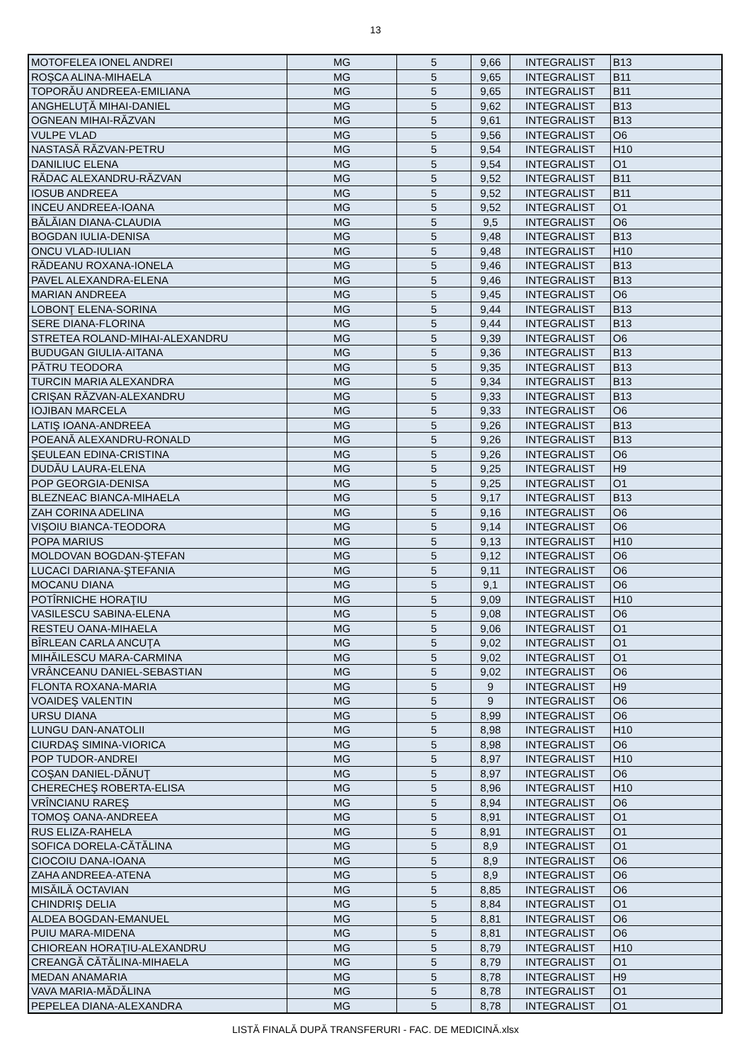13
| MOTOFELEA IONEL ANDREI | MG | 5 | 9,66 | INTEGRALIST | B13 |
| ROŞCA ALINA-MIHAELA | MG | 5 | 9,65 | INTEGRALIST | B11 |
| TOPORĂU ANDREEA-EMILIANA | MG | 5 | 9,65 | INTEGRALIST | B11 |
| ANGHELUŢĂ MIHAI-DANIEL | MG | 5 | 9,62 | INTEGRALIST | B13 |
| OGNEAN MIHAI-RĂZVAN | MG | 5 | 9,61 | INTEGRALIST | B13 |
| VULPE VLAD | MG | 5 | 9,56 | INTEGRALIST | O6 |
| NASTASĂ RĂZVAN-PETRU | MG | 5 | 9,54 | INTEGRALIST | H10 |
| DANILIUC ELENA | MG | 5 | 9,54 | INTEGRALIST | O1 |
| RĂDAC ALEXANDRU-RĂZVAN | MG | 5 | 9,52 | INTEGRALIST | B11 |
| IOSUB ANDREEA | MG | 5 | 9,52 | INTEGRALIST | B11 |
| INCEU ANDREEA-IOANA | MG | 5 | 9,52 | INTEGRALIST | O1 |
| BĂLĂIAN DIANA-CLAUDIA | MG | 5 | 9,5 | INTEGRALIST | O6 |
| BOGDAN IULIA-DENISA | MG | 5 | 9,48 | INTEGRALIST | B13 |
| ONCU VLAD-IULIAN | MG | 5 | 9,48 | INTEGRALIST | H10 |
| RĂDEANU ROXANA-IONELA | MG | 5 | 9,46 | INTEGRALIST | B13 |
| PAVEL ALEXANDRA-ELENA | MG | 5 | 9,46 | INTEGRALIST | B13 |
| MARIAN ANDREEA | MG | 5 | 9,45 | INTEGRALIST | O6 |
| LOBONŢ ELENA-SORINA | MG | 5 | 9,44 | INTEGRALIST | B13 |
| SERE DIANA-FLORINA | MG | 5 | 9,44 | INTEGRALIST | B13 |
| STRETEA ROLAND-MIHAI-ALEXANDRU | MG | 5 | 9,39 | INTEGRALIST | O6 |
| BUDUGAN GIULIA-AITANA | MG | 5 | 9,36 | INTEGRALIST | B13 |
| PĂTRU TEODORA | MG | 5 | 9,35 | INTEGRALIST | B13 |
| TURCIN MARIA ALEXANDRA | MG | 5 | 9,34 | INTEGRALIST | B13 |
| CRIŞAN RĂZVAN-ALEXANDRU | MG | 5 | 9,33 | INTEGRALIST | B13 |
| IOJIBAN MARCELA | MG | 5 | 9,33 | INTEGRALIST | O6 |
| LATIŞ IOANA-ANDREEA | MG | 5 | 9,26 | INTEGRALIST | B13 |
| POEANĂ ALEXANDRU-RONALD | MG | 5 | 9,26 | INTEGRALIST | B13 |
| ŞEULEAN EDINA-CRISTINA | MG | 5 | 9,26 | INTEGRALIST | O6 |
| DUDĂU LAURA-ELENA | MG | 5 | 9,25 | INTEGRALIST | H9 |
| POP GEORGIA-DENISA | MG | 5 | 9,25 | INTEGRALIST | O1 |
| BLEZNEAC BIANCA-MIHAELA | MG | 5 | 9,17 | INTEGRALIST | B13 |
| ZAH CORINA ADELINA | MG | 5 | 9,16 | INTEGRALIST | O6 |
| VIŞOIU BIANCA-TEODORA | MG | 5 | 9,14 | INTEGRALIST | O6 |
| POPA MARIUS | MG | 5 | 9,13 | INTEGRALIST | H10 |
| MOLDOVAN BOGDAN-ŞTEFAN | MG | 5 | 9,12 | INTEGRALIST | O6 |
| LUCACI DARIANA-ŞTEFANIA | MG | 5 | 9,11 | INTEGRALIST | O6 |
| MOCANU DIANA | MG | 5 | 9,1 | INTEGRALIST | O6 |
| POTÎRNICHE HORAŢIU | MG | 5 | 9,09 | INTEGRALIST | H10 |
| VASILESCU SABINA-ELENA | MG | 5 | 9,08 | INTEGRALIST | O6 |
| RESTEU OANA-MIHAELA | MG | 5 | 9,06 | INTEGRALIST | O1 |
| BÎRLEAN CARLA ANCUŢA | MG | 5 | 9,02 | INTEGRALIST | O1 |
| MIHĂILESCU MARA-CARMINA | MG | 5 | 9,02 | INTEGRALIST | O1 |
| VRÂNCEANU DANIEL-SEBASTIAN | MG | 5 | 9,02 | INTEGRALIST | O6 |
| FLONTA ROXANA-MARIA | MG | 5 | 9 | INTEGRALIST | H9 |
| VOAIDEŞ VALENTIN | MG | 5 | 9 | INTEGRALIST | O6 |
| URSU DIANA | MG | 5 | 8,99 | INTEGRALIST | O6 |
| LUNGU DAN-ANATOLII | MG | 5 | 8,98 | INTEGRALIST | H10 |
| CIURDAŞ SIMINA-VIORICA | MG | 5 | 8,98 | INTEGRALIST | O6 |
| POP TUDOR-ANDREI | MG | 5 | 8,97 | INTEGRALIST | H10 |
| COŞAN DANIEL-DĂNUŢ | MG | 5 | 8,97 | INTEGRALIST | O6 |
| CHERECHEŞ ROBERTA-ELISA | MG | 5 | 8,96 | INTEGRALIST | H10 |
| VRÎNCIANU RAREŞ | MG | 5 | 8,94 | INTEGRALIST | O6 |
| TOMOŞ OANA-ANDREEA | MG | 5 | 8,91 | INTEGRALIST | O1 |
| RUS ELIZA-RAHELA | MG | 5 | 8,91 | INTEGRALIST | O1 |
| SOFICA DORELA-CĂTĂLINA | MG | 5 | 8,9 | INTEGRALIST | O1 |
| CIOCOIU DANA-IOANA | MG | 5 | 8,9 | INTEGRALIST | O6 |
| ZAHA ANDREEA-ATENA | MG | 5 | 8,9 | INTEGRALIST | O6 |
| MISĂILĂ OCTAVIAN | MG | 5 | 8,85 | INTEGRALIST | O6 |
| CHINDRIŞ DELIA | MG | 5 | 8,84 | INTEGRALIST | O1 |
| ALDEA BOGDAN-EMANUEL | MG | 5 | 8,81 | INTEGRALIST | O6 |
| PUIU MARA-MIDENA | MG | 5 | 8,81 | INTEGRALIST | O6 |
| CHIOREAN HORAŢIU-ALEXANDRU | MG | 5 | 8,79 | INTEGRALIST | H10 |
| CREANGĂ CĂTĂLINA-MIHAELA | MG | 5 | 8,79 | INTEGRALIST | O1 |
| MEDAN ANAMARIA | MG | 5 | 8,78 | INTEGRALIST | H9 |
| VAVA MARIA-MĂDĂLINA | MG | 5 | 8,78 | INTEGRALIST | O1 |
| PEPELEA DIANA-ALEXANDRA | MG | 5 | 8,78 | INTEGRALIST | O1 |
LISTĂ FINALĂ DUPĂ TRANSFERURI - FAC. DE MEDICINĂ.xlsx